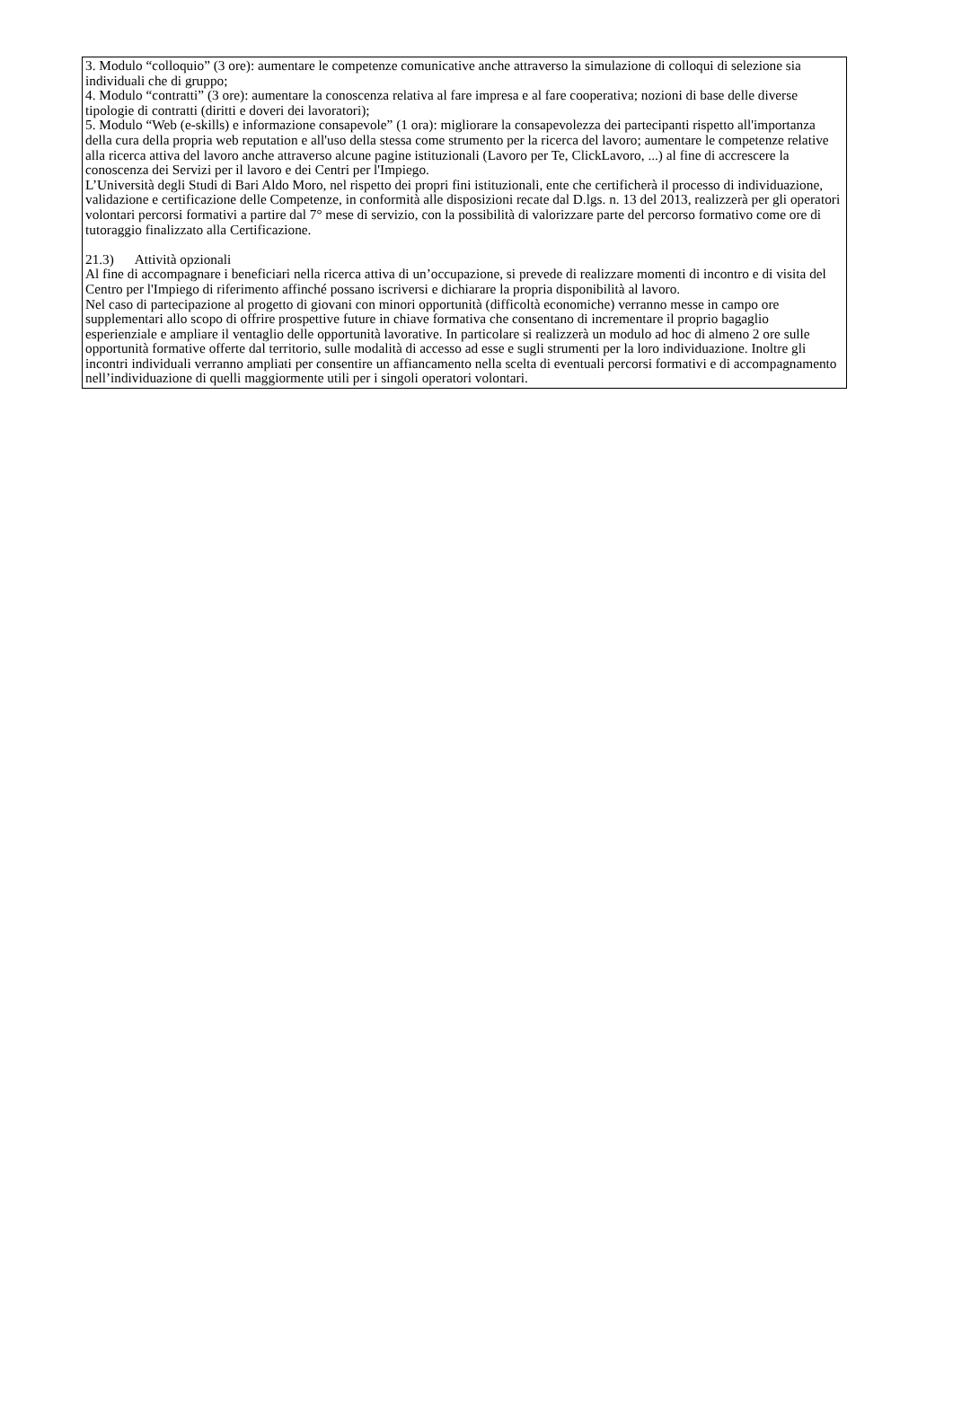3. Modulo “colloquio” (3 ore): aumentare le competenze comunicative anche attraverso la simulazione di colloqui di selezione sia individuali che di gruppo;
4. Modulo “contratti” (3 ore): aumentare la conoscenza relativa al fare impresa e al fare cooperativa; nozioni di base delle diverse tipologie di contratti (diritti e doveri dei lavoratori);
5. Modulo “Web (e-skills) e informazione consapevole” (1 ora): migliorare la consapevolezza dei partecipanti rispetto all'importanza della cura della propria web reputation e all'uso della stessa come strumento per la ricerca del lavoro; aumentare le competenze relative alla ricerca attiva del lavoro anche attraverso alcune pagine istituzionali (Lavoro per Te, ClickLavoro, ...) al fine di accrescere la conoscenza dei Servizi per il lavoro e dei Centri per l'Impiego.
L’Università degli Studi di Bari Aldo Moro, nel rispetto dei propri fini istituzionali, ente che certificherà il processo di individuazione, validazione e certificazione delle Competenze, in conformità alle disposizioni recate dal D.lgs. n. 13 del 2013, realizzerà per gli operatori volontari percorsi formativi a partire dal 7° mese di servizio, con la possibilità di valorizzare parte del percorso formativo come ore di tutoraggio finalizzato alla Certificazione.
21.3) Attività opzionali
Al fine di accompagnare i beneficiari nella ricerca attiva di un’occupazione, si prevede di realizzare momenti di incontro e di visita del Centro per l'Impiego di riferimento affinché possano iscriversi e dichiarare la propria disponibilità al lavoro.
Nel caso di partecipazione al progetto di giovani con minori opportunità (difficoltà economiche) verranno messe in campo ore supplementari allo scopo di offrire prospettive future in chiave formativa che consentano di incrementare il proprio bagaglio esperienziale e ampliare il ventaglio delle opportunità lavorative. In particolare si realizzerà un modulo ad hoc di almeno 2 ore sulle opportunità formative offerte dal territorio, sulle modalità di accesso ad esse e sugli strumenti per la loro individuazione. Inoltre gli incontri individuali verranno ampliati per consentire un affiancamento nella scelta di eventuali percorsi formativi e di accompagnamento nell’individuazione di quelli maggiormente utili per i singoli operatori volontari.